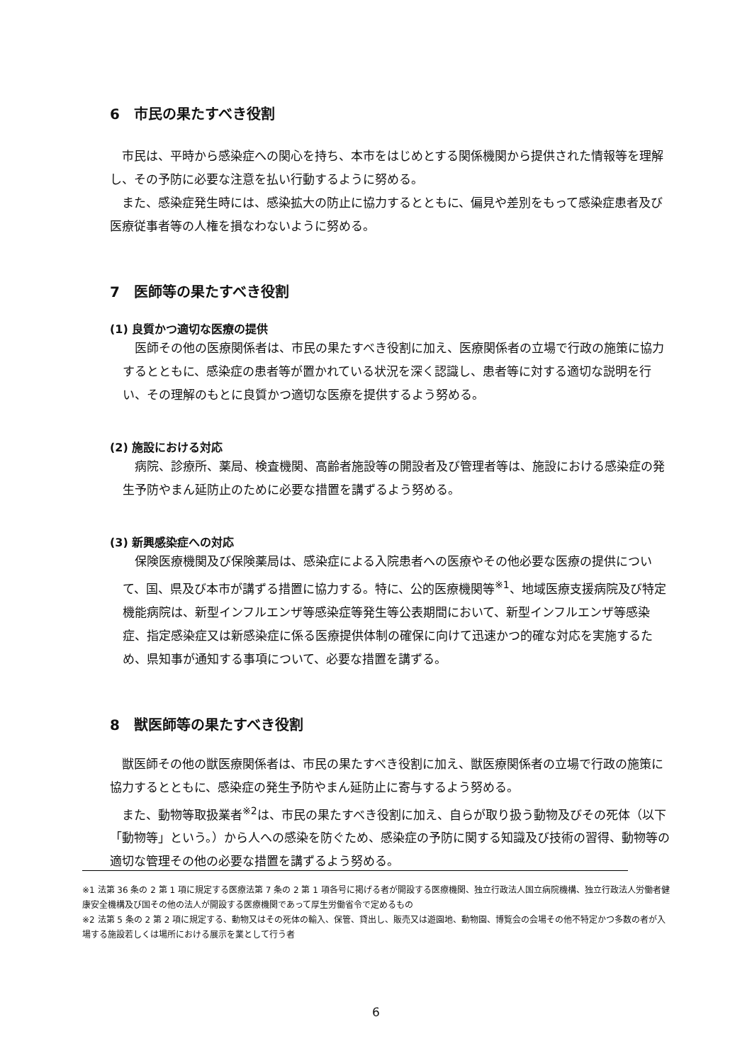6　市民の果たすべき役割
市民は、平時から感染症への関心を持ち、本市をはじめとする関係機関から提供された情報等を理解し、その予防に必要な注意を払い行動するように努める。
また、感染症発生時には、感染拡大の防止に協力するとともに、偏見や差別をもって感染症患者及び医療従事者等の人権を損なわないように努める。
7　医師等の果たすべき役割
(1) 良質かつ適切な医療の提供
医師その他の医療関係者は、市民の果たすべき役割に加え、医療関係者の立場で行政の施策に協力するとともに、感染症の患者等が置かれている状況を深く認識し、患者等に対する適切な説明を行い、その理解のもとに良質かつ適切な医療を提供するよう努める。
(2) 施設における対応
病院、診療所、薬局、検査機関、高齢者施設等の開設者及び管理者等は、施設における感染症の発生予防やまん延防止のために必要な措置を講ずるよう努める。
(3) 新興感染症への対応
保険医療機関及び保険薬局は、感染症による入院患者への医療やその他必要な医療の提供について、国、県及び本市が講ずる措置に協力する。特に、公的医療機関等<sup>※1</sup>、地域医療支援病院及び特定機能病院は、新型インフルエンザ等感染症等発生等公表期間において、新型インフルエンザ等感染症、指定感染症又は新感染症に係る医療提供体制の確保に向けて迅速かつ的確な対応を実施するため、県知事が通知する事項について、必要な措置を講ずる。
8　獣医師等の果たすべき役割
獣医師その他の獣医療関係者は、市民の果たすべき役割に加え、獣医療関係者の立場で行政の施策に協力するとともに、感染症の発生予防やまん延防止に寄与するよう努める。
また、動物等取扱業者<sup>※2</sup>は、市民の果たすべき役割に加え、自らが取り扱う動物及びその死体（以下「動物等」という。）から人への感染を防ぐため、感染症の予防に関する知識及び技術の習得、動物等の適切な管理その他の必要な措置を講ずるよう努める。
※1 法第 36 条の 2 第 1 項に規定する医療法第 7 条の 2 第 1 項各号に掲げる者が開設する医療機関、独立行政法人国立病院機構、独立行政法人労働者健康安全機構及び国その他の法人が開設する医療機関であって厚生労働省令で定めるもの
※2 法第 5 条の 2 第 2 項に規定する、動物又はその死体の輸入、保管、貸出し、販売又は遊園地、動物園、博覧会の会場その他不特定かつ多数の者が入場する施設若しくは場所における展示を業として行う者
6